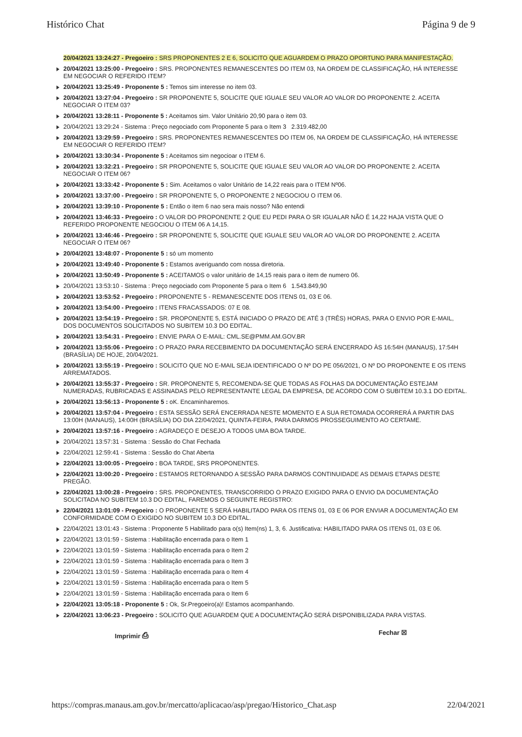Histórico Chat Página 9 de 9
20/04/2021 13:24:27 - Pregoeiro : SRS PROPONENTES 2 E 6, SOLICITO QUE AGUARDEM O PRAZO OPORTUNO PARA MANIFESTAÇÃO.
20/04/2021 13:25:00 - Pregoeiro : SRS. PROPONENTES REMANESCENTES DO ITEM 03, NA ORDEM DE CLASSIFICAÇÃO, HÁ INTERESSE EM NEGOCIAR O REFERIDO ITEM?
20/04/2021 13:25:49 - Proponente 5 : Temos sim interesse no item 03.
20/04/2021 13:27:04 - Pregoeiro : SR PROPONENTE 5, SOLICITE QUE IGUALE SEU VALOR AO VALOR DO PROPONENTE 2. ACEITA NEGOCIAR O ITEM 03?
20/04/2021 13:28:11 - Proponente 5 : Aceitamos sim. Valor Unitário 20,90 para o item 03.
20/04/2021 13:29:24 - Sistema : Preço negociado com Proponente 5 para o Item 3 2.319.482,00
20/04/2021 13:29:59 - Pregoeiro : SRS. PROPONENTES REMANESCENTES DO ITEM 06, NA ORDEM DE CLASSIFICAÇÃO, HÁ INTERESSE EM NEGOCIAR O REFERIDO ITEM?
20/04/2021 13:30:34 - Proponente 5 : Aceitamos sim negocioar o ITEM 6.
20/04/2021 13:32:21 - Pregoeiro : SR PROPONENTE 5, SOLICITE QUE IGUALE SEU VALOR AO VALOR DO PROPONENTE 2. ACEITA NEGOCIAR O ITEM 06?
20/04/2021 13:33:42 - Proponente 5 : Sim. Aceitamos o valor Unitário de 14,22 reais para o ITEM Nº06.
20/04/2021 13:37:00 - Pregoeiro : SR PROPONENTE 5, O PROPONENTE 2 NEGOCIOU O ITEM 06.
20/04/2021 13:39:10 - Proponente 5 : Então o item 6 nao sera mais nosso? Não entendi
20/04/2021 13:46:33 - Pregoeiro : O VALOR DO PROPONENTE 2 QUE EU PEDI PARA O SR IGUALAR NÃO É 14,22 HAJA VISTA QUE O REFERIDO PROPONENTE NEGOCIOU O ITEM 06 A 14,15.
20/04/2021 13:46:46 - Pregoeiro : SR PROPONENTE 5, SOLICITE QUE IGUALE SEU VALOR AO VALOR DO PROPONENTE 2. ACEITA NEGOCIAR O ITEM 06?
20/04/2021 13:48:07 - Proponente 5 : só um momento
20/04/2021 13:49:40 - Proponente 5 : Estamos averiguando com nossa diretoria.
20/04/2021 13:50:49 - Proponente 5 : ACEITAMOS o valor unitário de 14,15 reais para o item de numero 06.
20/04/2021 13:53:10 - Sistema : Preço negociado com Proponente 5 para o Item 6 1.543.849,90
20/04/2021 13:53:52 - Pregoeiro : PROPONENTE 5 - REMANESCENTE DOS ITENS 01, 03 E 06.
20/04/2021 13:54:00 - Pregoeiro : ITENS FRACASSADOS: 07 E 08.
20/04/2021 13:54:19 - Pregoeiro : SR. PROPONENTE 5, ESTÁ INICIADO O PRAZO DE ATÉ 3 (TRÊS) HORAS, PARA O ENVIO POR E-MAIL, DOS DOCUMENTOS SOLICITADOS NO SUBITEM 10.3 DO EDITAL.
20/04/2021 13:54:31 - Pregoeiro : ENVIE PARA O E-MAIL: CML.SE@PMM.AM.GOV.BR
20/04/2021 13:55:06 - Pregoeiro : O PRAZO PARA RECEBIMENTO DA DOCUMENTAÇÃO SERÁ ENCERRADO ÀS 16:54H (MANAUS), 17:54H (BRASÍLIA) DE HOJE, 20/04/2021.
20/04/2021 13:55:19 - Pregoeiro : SOLICITO QUE NO E-MAIL SEJA IDENTIFICADO O Nº DO PE 056/2021, O Nº DO PROPONENTE E OS ITENS ARREMATADOS.
20/04/2021 13:55:37 - Pregoeiro : SR. PROPONENTE 5, RECOMENDA-SE QUE TODAS AS FOLHAS DA DOCUMENTAÇÃO ESTEJAM NUMERADAS, RUBRICADAS E ASSINADAS PELO REPRESENTANTE LEGAL DA EMPRESA, DE ACORDO COM O SUBITEM 10.3.1 DO EDITAL.
20/04/2021 13:56:13 - Proponente 5 : oK. Encaminharemos.
20/04/2021 13:57:04 - Pregoeiro : ESTA SESSÃO SERÁ ENCERRADA NESTE MOMENTO E A SUA RETOMADA OCORRERÁ A PARTIR DAS 13:00H (MANAUS), 14:00H (BRASÍLIA) DO DIA 22/04/2021, QUINTA-FEIRA, PARA DARMOS PROSSEGUIMENTO AO CERTAME.
20/04/2021 13:57:16 - Pregoeiro : AGRADEÇO E DESEJO A TODOS UMA BOA TARDE.
20/04/2021 13:57:31 - Sistema : Sessão do Chat Fechada
22/04/2021 12:59:41 - Sistema : Sessão do Chat Aberta
22/04/2021 13:00:05 - Pregoeiro : BOA TARDE, SRS PROPONENTES.
22/04/2021 13:00:20 - Pregoeiro : ESTAMOS RETORNANDO A SESSÃO PARA DARMOS CONTINUIDADE AS DEMAIS ETAPAS DESTE PREGÃO.
22/04/2021 13:00:28 - Pregoeiro : SRS. PROPONENTES, TRANSCORRIDO O PRAZO EXIGIDO PARA O ENVIO DA DOCUMENTAÇÃO SOLICITADA NO SUBITEM 10.3 DO EDITAL, FAREMOS O SEGUINTE REGISTRO:
22/04/2021 13:01:09 - Pregoeiro : O PROPONENTE 5 SERÁ HABILITADO PARA OS ITENS 01, 03 E 06 POR ENVIAR A DOCUMENTAÇÃO EM CONFORMIDADE COM O EXIGIDO NO SUBITEM 10.3 DO EDITAL.
22/04/2021 13:01:43 - Sistema : Proponente 5 Habilitado para o(s) Item(ns) 1, 3, 6. Justificativa: HABILITADO PARA OS ITENS 01, 03 E 06.
22/04/2021 13:01:59 - Sistema : Habilitação encerrada para o Item 1
22/04/2021 13:01:59 - Sistema : Habilitação encerrada para o Item 2
22/04/2021 13:01:59 - Sistema : Habilitação encerrada para o Item 3
22/04/2021 13:01:59 - Sistema : Habilitação encerrada para o Item 4
22/04/2021 13:01:59 - Sistema : Habilitação encerrada para o Item 5
22/04/2021 13:01:59 - Sistema : Habilitação encerrada para o Item 6
22/04/2021 13:05:18 - Proponente 5 : Ok, Sr.Pregoeiro(a)! Estamos acompanhando.
22/04/2021 13:06:23 - Pregoeiro : SOLICITO QUE AGUARDEM QUE A DOCUMENTAÇÃO SERÁ DISPONIBILIZADA PARA VISTAS.
Imprimir ⎙ Fechar ☒
https://compras.manaus.am.gov.br/mercatto/aplicacao/asp/pregao/Historico_Chat.asp 22/04/2021